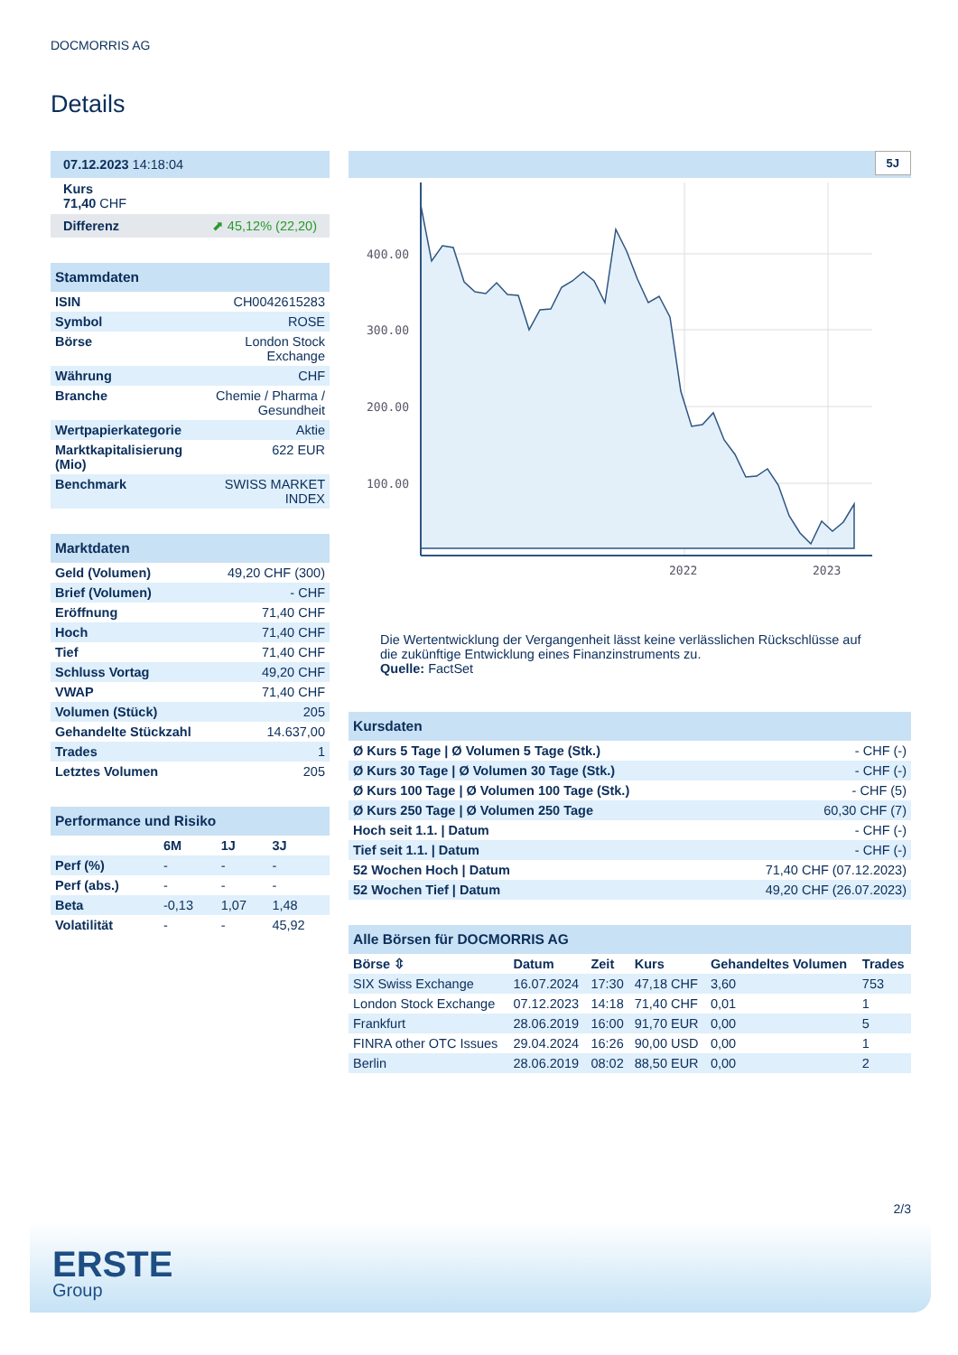DOCMORRIS AG
Details
| 07.12.2023 14:18:04 |
| Kurs 71,40 CHF |
| Differenz ⬈ 45,12% (22,20) |
| Stammdaten | |
| ISIN | CH0042615283 |
| Symbol | ROSE |
| Börse | London Stock Exchange |
| Währung | CHF |
| Branche | Chemie / Pharma / Gesundheit |
| Wertpapierkategorie | Aktie |
| Marktkapitalisierung (Mio) | 622 EUR |
| Benchmark | SWISS MARKET INDEX |
| Marktdaten | |
| Geld (Volumen) | 49,20 CHF (300) |
| Brief (Volumen) | - CHF |
| Eröffnung | 71,40 CHF |
| Hoch | 71,40 CHF |
| Tief | 71,40 CHF |
| Schluss Vortag | 49,20 CHF |
| VWAP | 71,40 CHF |
| Volumen (Stück) | 205 |
| Gehandelte Stückzahl | 14.637,00 |
| Trades | 1 |
| Letztes Volumen | 205 |
| Performance und Risiko | | | |
| | 6M | 1J | 3J |
| Perf (%) | - | - | - |
| Perf (abs.) | - | - | - |
| Beta | -0,13 | 1,07 | 1,48 |
| Volatilität | - | - | 45,92 |
5J
400.00
300.00
200.00
100.00
2022
2023
Die Wertentwicklung der Vergangenheit lässt keine verlässlichen Rückschlüsse auf die zukünftige Entwicklung eines Finanzinstruments zu.
Quelle: FactSet
| Kursdaten | |
| Ø Kurs 5 Tage / Ø Volumen 5 Tage (Stk.) | - CHF (-) |
| Ø Kurs 30 Tage / Ø Volumen 30 Tage (Stk.) | - CHF (-) |
| Ø Kurs 100 Tage / Ø Volumen 100 Tage (Stk.) | - CHF (5) |
| Ø Kurs 250 Tage / Ø Volumen 250 Tage | 60,30 CHF (7) |
| Hoch seit 1.1. / Datum | - CHF (-) |
| Tief seit 1.1. / Datum | - CHF (-) |
| 52 Wochen Hoch / Datum | 71,40 CHF (07.12.2023) |
| 52 Wochen Tief / Datum | 49,20 CHF (26.07.2023) |
| Alle Börsen für DOCMORRIS AG | | | | | |
| Börse ⇳ | Datum | Zeit | Kurs | Gehandeltes Volumen | Trades |
| SIX Swiss Exchange | 16.07.2024 | 17:30 | 47,18 CHF | 3,60 | 753 |
| London Stock Exchange | 07.12.2023 | 14:18 | 71,40 CHF | 0,01 | 1 |
| Frankfurt | 28.06.2019 | 16:00 | 91,70 EUR | 0,00 | 5 |
| FINRA other OTC Issues | 29.04.2024 | 16:26 | 90,00 USD | 0,00 | 1 |
| Berlin | 28.06.2019 | 08:02 | 88,50 EUR | 0,00 | 2 |
2/3
ERSTE
Group